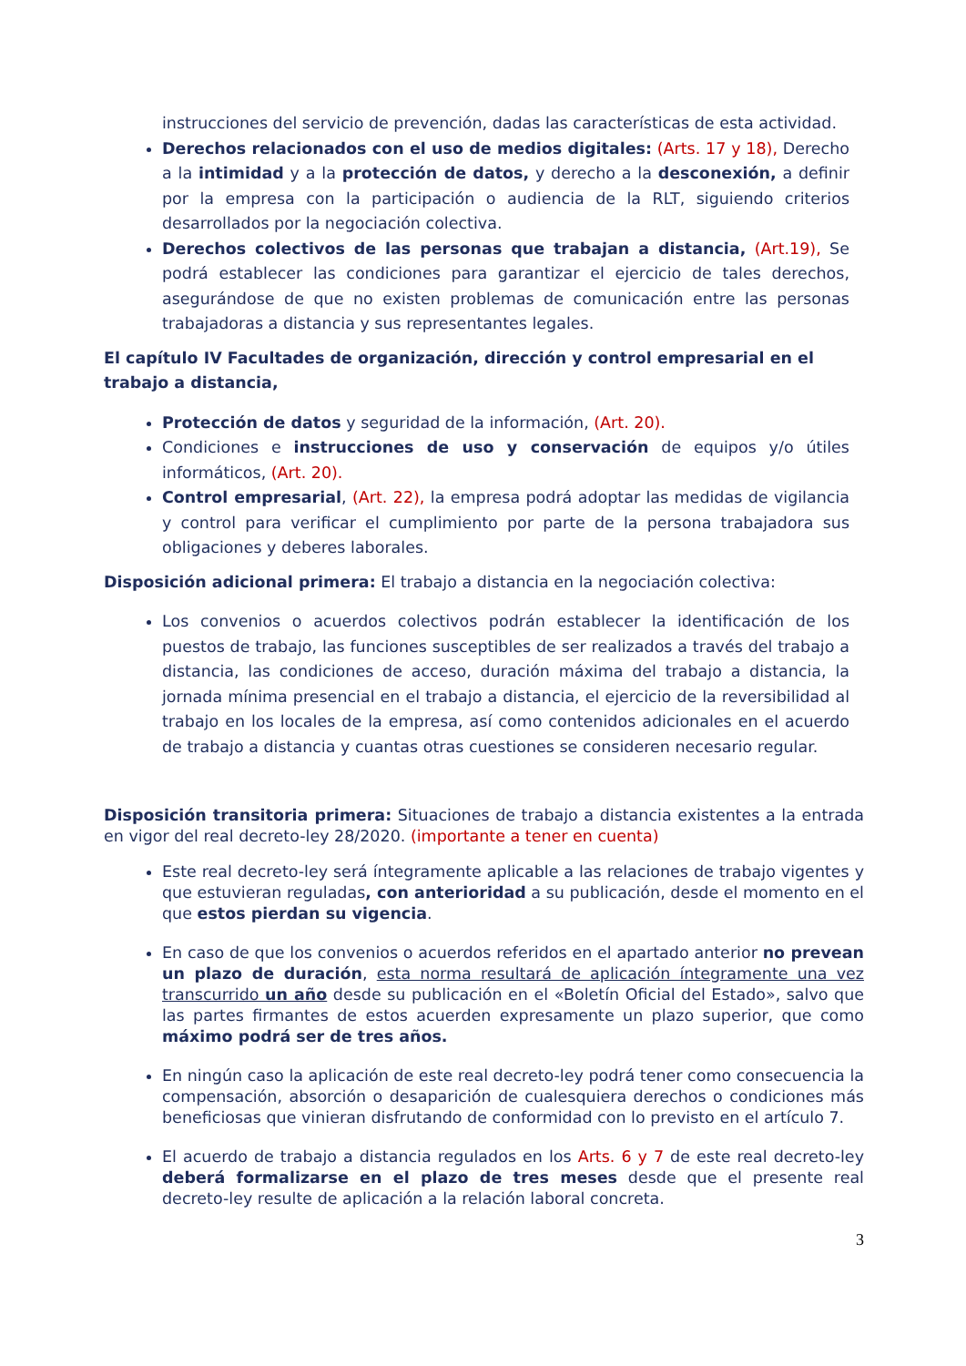instrucciones del servicio de prevención, dadas las características de esta actividad.
Derechos relacionados con el uso de medios digitales: (Arts. 17 y 18), Derecho a la intimidad y a la protección de datos, y derecho a la desconexión, a definir por la empresa con la participación o audiencia de la RLT, siguiendo criterios desarrollados por la negociación colectiva.
Derechos colectivos de las personas que trabajan a distancia, (Art.19), Se podrá establecer las condiciones para garantizar el ejercicio de tales derechos, asegurándose de que no existen problemas de comunicación entre las personas trabajadoras a distancia y sus representantes legales.
El capítulo IV Facultades de organización, dirección y control empresarial en el trabajo a distancia,
Protección de datos y seguridad de la información, (Art. 20).
Condiciones e instrucciones de uso y conservación de equipos y/o útiles informáticos, (Art. 20).
Control empresarial, (Art. 22), la empresa podrá adoptar las medidas de vigilancia y control para verificar el cumplimiento por parte de la persona trabajadora sus obligaciones y deberes laborales.
Disposición adicional primera: El trabajo a distancia en la negociación colectiva:
Los convenios o acuerdos colectivos podrán establecer la identificación de los puestos de trabajo, las funciones susceptibles de ser realizados a través del trabajo a distancia, las condiciones de acceso, duración máxima del trabajo a distancia, la jornada mínima presencial en el trabajo a distancia, el ejercicio de la reversibilidad al trabajo en los locales de la empresa, así como contenidos adicionales en el acuerdo de trabajo a distancia y cuantas otras cuestiones se consideren necesario regular.
Disposición transitoria primera: Situaciones de trabajo a distancia existentes a la entrada en vigor del real decreto-ley 28/2020. (importante a tener en cuenta)
Este real decreto-ley será íntegramente aplicable a las relaciones de trabajo vigentes y que estuvieran reguladas, con anterioridad a su publicación, desde el momento en el que estos pierdan su vigencia.
En caso de que los convenios o acuerdos referidos en el apartado anterior no prevean un plazo de duración, esta norma resultará de aplicación íntegramente una vez transcurrido un año desde su publicación en el «Boletín Oficial del Estado», salvo que las partes firmantes de estos acuerden expresamente un plazo superior, que como máximo podrá ser de tres años.
En ningún caso la aplicación de este real decreto-ley podrá tener como consecuencia la compensación, absorción o desaparición de cualesquiera derechos o condiciones más beneficiosas que vinieran disfrutando de conformidad con lo previsto en el artículo 7.
El acuerdo de trabajo a distancia regulados en los Arts. 6 y 7 de este real decreto-ley deberá formalizarse en el plazo de tres meses desde que el presente real decreto-ley resulte de aplicación a la relación laboral concreta.
3